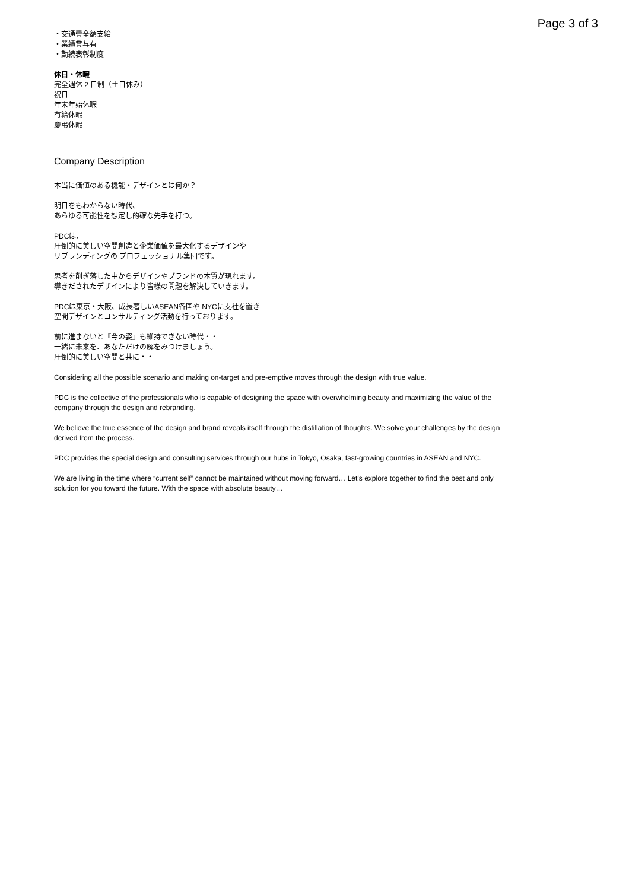Page 3 of 3
・交通費全額支給
・業績賞与有
・勤続表彰制度
休日・休暇
完全週休 2 日制（土日休み）
祝日
年末年始休暇
有給休暇
慶弔休暇
Company Description
本当に価値のある機能・デザインとは何か？
明日をもわからない時代、
あらゆる可能性を想定し的確な先手を打つ。
PDCは、
圧倒的に美しい空間創造と企業価値を最大化するデザインや
リブランディングの プロフェッショナル集団です。
思考を削ぎ落した中からデザインやブランドの本質が現れます。
導きだされたデザインにより皆様の問題を解決していきます。
PDCは東京・大阪、成長著しいASEAN各国や NYCに支社を置き
空間デザインとコンサルティング活動を行っております。
前に進まないと『今の姿』も維持できない時代・・
一緒に未来を、あなただけの解をみつけましょう。
圧倒的に美しい空間と共に・・
Considering all the possible scenario and making on-target and pre-emptive moves through the design with true value.
PDC is the collective of the professionals who is capable of designing the space with overwhelming beauty and maximizing the value of the company through the design and rebranding.
We believe the true essence of the design and brand reveals itself through the distillation of thoughts. We solve your challenges by the design derived from the process.
PDC provides the special design and consulting services through our hubs in Tokyo, Osaka, fast-growing countries in ASEAN and NYC.
We are living in the time where “current self” cannot be maintained without moving forward… Let’s explore together to find the best and only solution for you toward the future. With the space with absolute beauty…